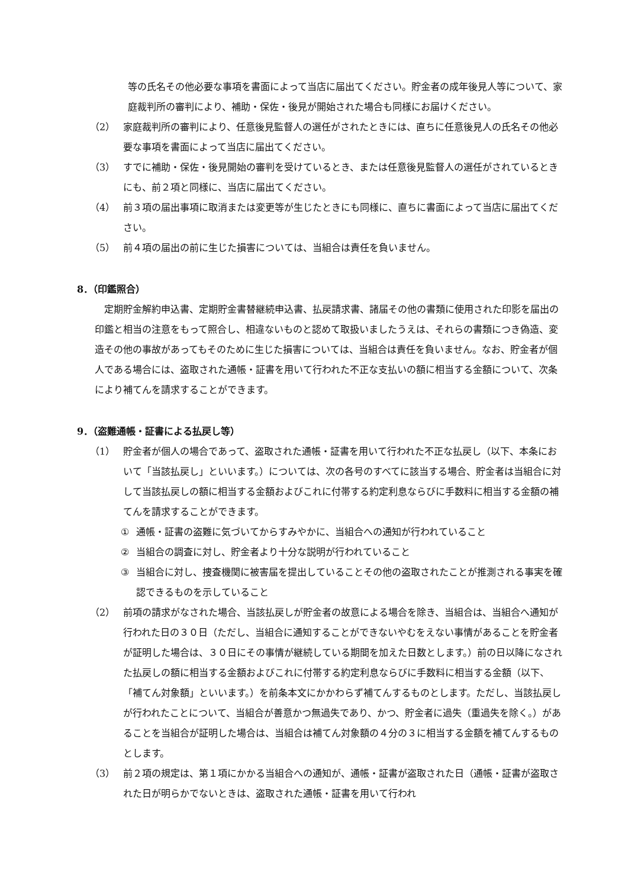等の氏名その他必要な事項を書面によって当店に届出てください。貯金者の成年後見人等について、家庭裁判所の審判により、補助・保佐・後見が開始された場合も同様にお届けください。
（2） 家庭裁判所の審判により、任意後見監督人の選任がされたときには、直ちに任意後見人の氏名その他必要な事項を書面によって当店に届出てください。
（3） すでに補助・保佐・後見開始の審判を受けているとき、または任意後見監督人の選任がされているときにも、前２項と同様に、当店に届出てください。
（4） 前３項の届出事項に取消または変更等が生じたときにも同様に、直ちに書面によって当店に届出てください。
（5） 前４項の届出の前に生じた損害については、当組合は責任を負いません。
8．（印鑑照合）
定期貯金解約申込書、定期貯金書替継続申込書、払戻請求書、諸届その他の書類に使用された印影を届出の印鑑と相当の注意をもって照合し、相違ないものと認めて取扱いましたうえは、それらの書類につき偽造、変造その他の事故があってもそのために生じた損害については、当組合は責任を負いません。なお、貯金者が個人である場合には、盗取された通帳・証書を用いて行われた不正な支払いの額に相当する金額について、次条により補てんを請求することができます。
9．（盗難通帳・証書による払戻し等）
（1） 貯金者が個人の場合であって、盗取された通帳・証書を用いて行われた不正な払戻し（以下、本条において「当該払戻し」といいます。）については、次の各号のすべてに該当する場合、貯金者は当組合に対して当該払戻しの額に相当する金額およびこれに付帯する約定利息ならびに手数料に相当する金額の補てんを請求することができます。
① 通帳・証書の盗難に気づいてからすみやかに、当組合への通知が行われていること
② 当組合の調査に対し、貯金者より十分な説明が行われていること
③ 当組合に対し、捜査機関に被害届を提出していることその他の盗取されたことが推測される事実を確認できるものを示していること
（2） 前項の請求がなされた場合、当該払戻しが貯金者の故意による場合を除き、当組合は、当組合へ通知が行われた日の３０日（ただし、当組合に通知することができないやむをえない事情があることを貯金者が証明した場合は、３０日にその事情が継続している期間を加えた日数とします。）前の日以降になされた払戻しの額に相当する金額およびこれに付帯する約定利息ならびに手数料に相当する金額（以下、「補てん対象額」といいます。）を前条本文にかかわらず補てんするものとします。ただし、当該払戻しが行われたことについて、当組合が善意かつ無過失であり、かつ、貯金者に過失（重過失を除く。）があることを当組合が証明した場合は、当組合は補てん対象額の４分の３に相当する金額を補てんするものとします。
（3） 前２項の規定は、第１項にかかる当組合への通知が、通帳・証書が盗取された日（通帳・証書が盗取された日が明らかでないときは、盗取された通帳・証書を用いて行われ